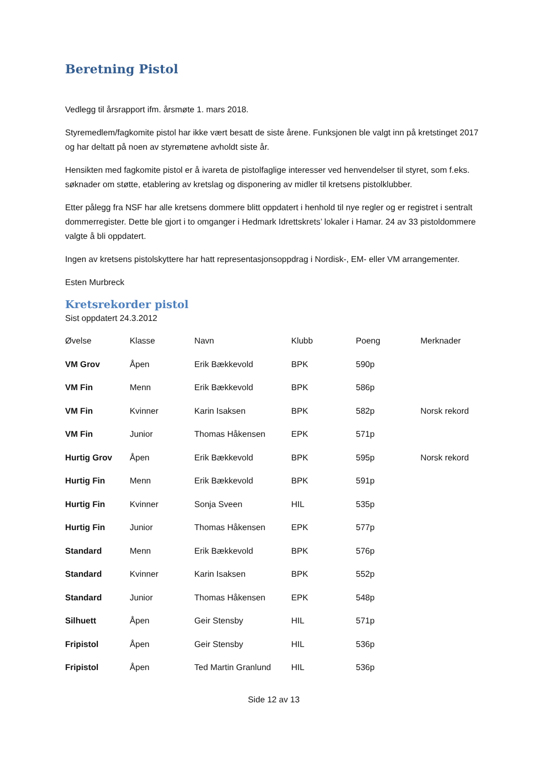Beretning Pistol
Vedlegg til årsrapport ifm. årsmøte 1. mars 2018.
Styremedlem/fagkomite pistol har ikke vært besatt de siste årene. Funksjonen ble valgt inn på kretstinget 2017 og har deltatt på noen av styremøtene avholdt siste år.
Hensikten med fagkomite pistol er å ivareta de pistolfaglige interesser ved henvendelser til styret, som f.eks. søknader om støtte, etablering av kretslag og disponering av midler til kretsens pistolklubber.
Etter pålegg fra NSF har alle kretsens dommere blitt oppdatert i henhold til nye regler og er registret i sentralt dommerregister. Dette ble gjort i to omganger i Hedmark Idrettskrets’ lokaler i Hamar. 24 av 33 pistoldommere valgte å bli oppdatert.
Ingen av kretsens pistolskyttere har hatt representasjonsoppdrag i Nordisk-, EM- eller VM arrangementer.
Esten Murbreck
Kretsrekorder pistol
Sist oppdatert 24.3.2012
| Øvelse | Klasse | Navn | Klubb | Poeng | Merknader |
| --- | --- | --- | --- | --- | --- |
| VM Grov | Åpen | Erik Bækkevold | BPK | 590p | |
| VM Fin | Menn | Erik Bækkevold | BPK | 586p | |
| VM Fin | Kvinner | Karin Isaksen | BPK | 582p | Norsk rekord |
| VM Fin | Junior | Thomas Håkensen | EPK | 571p | |
| Hurtig Grov | Åpen | Erik Bækkevold | BPK | 595p | Norsk rekord |
| Hurtig Fin | Menn | Erik Bækkevold | BPK | 591p | |
| Hurtig Fin | Kvinner | Sonja Sveen | HIL | 535p | |
| Hurtig Fin | Junior | Thomas Håkensen | EPK | 577p | |
| Standard | Menn | Erik Bækkevold | BPK | 576p | |
| Standard | Kvinner | Karin Isaksen | BPK | 552p | |
| Standard | Junior | Thomas Håkensen | EPK | 548p | |
| Silhuett | Åpen | Geir Stensby | HIL | 571p | |
| Fripistol | Åpen | Geir Stensby | HIL | 536p | |
| Fripistol | Åpen | Ted Martin Granlund | HIL | 536p | |
Side 12 av 13